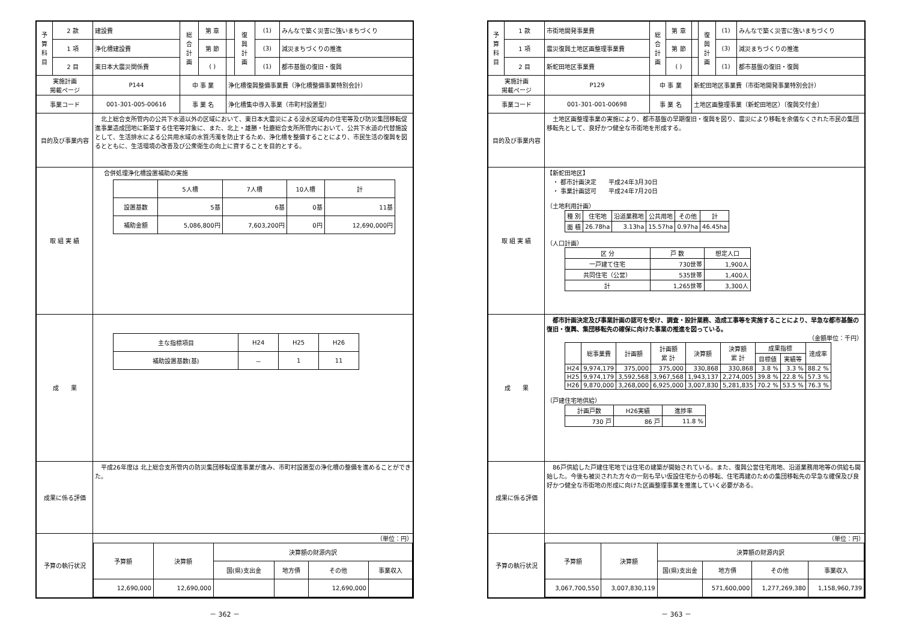| 予 算 科 目 | 2 款 | 建設費 | 総 合 計 画 | 第 章 | | 復 興 計 画 | (1) | みんなで築く災害に強いまちづくり |
| | 1 項 | 浄化槽建設費 | | 第 節 | | | (3) | 減災まちづくりの推進 |
| | 2 目 | 東日本大震災関係費 | | ( ) | | | (1) | 都市基盤の復旧・復興 |
| 実施計画 掲載ページ | | P144 | 中 事 業 | | 浄化槽復興整備事業費（浄化槽整備事業特別会計） | | | |
| 事業コード | | 001-301-005-00616 | 事 業 名 | | 浄化槽集中導入事業（市町村設置型） | | | |
| 目的及び事業内容 | | 北上総合支所管内の公共下水道以外の区域において、東日本大震災による浸水区域内の住宅等及び防災集団移転促進事業造成団地に新築する住宅等対象に、また、北上・雄勝・牡鹿総合支所所管内において、公共下水道の代替施設として、生活排水による公共用水域の水質汚濁を防止するため、浄化槽を整備することにより、市民生活の復興を図るとともに、生活環境の改善及び公衆衛生の向上に資することを目的とする。 | | | | | | |
| 取 組 実 績 | | 合併処理浄化槽設置補助の実施 / / 5人槽 / 7人槽 / 10人槽 / 計 / / 設置基数 / 5基 / 6基 / 0基 / 11基 / / 補助金額 / 5,086,800円 / 7,603,200円 / 0円 / 12,690,000円 / | | | | | | |
| 成 果 | | / 主な指標項目 / H24 / H25 / H26 / / 補助設置基数(基) / － / 1 / 11 / | | | | | | |
| 成果に係る評価 | | 平成26年度は 北上総合支所管内の防災集団移転促進事業が進み、市町村設置型の浄化槽の整備を進めることができた。 | | | | | | |
| 予算の執行状況 | | （単位：円） / 予算額 / 決算額 / 決算額の財源内訳 / / / / / / / 国(県)支出金 / 地方債 / その他 / 事業収入 / / 12,690,000 / 12,690,000 / / / 12,690,000 / / | | | | | | |
－ 362 －
| 予 算 科 目 | 1 款 | 市街地開発事業費 | 総 合 計 画 | 第 章 | | 復 興 計 画 | (1) | みんなで築く災害に強いまちづくり |
| | 1 項 | 震災復興土地区画整理事業費 | | 第 節 | | | (3) | 減災まちづくりの推進 |
| | 2 目 | 新蛇田地区事業費 | | ( ) | | | (1) | 都市基盤の復旧・復興 |
| 実施計画 掲載ページ | | P129 | 中 事 業 | | 新蛇田地区事業費（市街地開発事業特別会計） | | | |
| 事業コード | | 001-301-001-00698 | 事 業 名 | | 土地区画整理事業（新蛇田地区）〔復興交付金〕 | | | |
| 目的及び事業内容 | | 土地区画整理事業の実施により、都市基盤の早期復旧・復興を図り、震災により移転を余儀なくされた市民の集団移転先として、良好かつ健全な市街地を形成する。 | | | | | | |
| 取 組 実 績 | | 【新蛇田地区】 ・ 都市計画決定 平成24年3月30日 ・ 事業計画認可 平成24年7月20日 （土地利用計画） / 種 別 / 住宅地 / 沿道業務地 / 公共用地 / その他 / 計 / / 面 積 / 26.78ha / 3.13ha / 15.57ha / 0.97ha / 46.45ha / （人口計画） / 区 分 / 戸 数 / 想定人口 / / 一戸建て住宅 / 730世帯 / 1,900人 / / 共同住宅（公営） / 535世帯 / 1,400人 / / 計 / 1,265世帯 / 3,300人 / | | | | | | |
| 成 果 | | 都市計画決定及び事業計画の認可を受け、調査・設計業務、造成工事等を実施することにより、早急な都市基盤の復旧・復興、集団移転先の確保に向けた事業の推進を図っている。 （金額単位：千円） / / 総事業費 / 計画額 / 計画額 累 計 / 決算額 / 決算額 累 計 / 成果指標 / / 達成率 / / / / / / / / 目標値 / 実績等 / / / H24 / 9,974,179 / 375,000 / 375,000 / 330,868 / 330,868 / 3.8 % / 3.3 % / 88.2 % / / H25 / 9,974,179 / 3,592,568 / 3,967,568 / 1,943,137 / 2,274,005 / 39.8 % / 22.8 % / 57.3 % / / H26 / 9,870,000 / 3,268,000 / 6,925,000 / 3,007,830 / 5,281,835 / 70.2 % / 53.5 % / 76.3 % / （戸建住宅地供給） / 計画戸数 / H26実績 / 進捗率 / / 730 戸 / 86 戸 / 11.8 % / | | | | | | |
| 成果に係る評価 | | 86戸供給した戸建住宅地では住宅の建築が開始されている。また、復興公営住宅用地、沿道業務用地等の供給も開始した。今後も被災された方々の一刻も早い仮設住宅からの移転、住宅再建のための集団移転先の早急な確保及び良好かつ健全な市街地の形成に向けた区画整理事業を推進していく必要がある。 | | | | | | |
| 予算の執行状況 | | （単位：円） / 予算額 / 決算額 / 決算額の財源内訳 / / / / / / / 国(県)支出金 / 地方債 / その他 / 事業収入 / / 3,067,700,550 / 3,007,830,119 / / 571,600,000 / 1,277,269,380 / 1,158,960,739 / | | | | | | |
－ 363 －